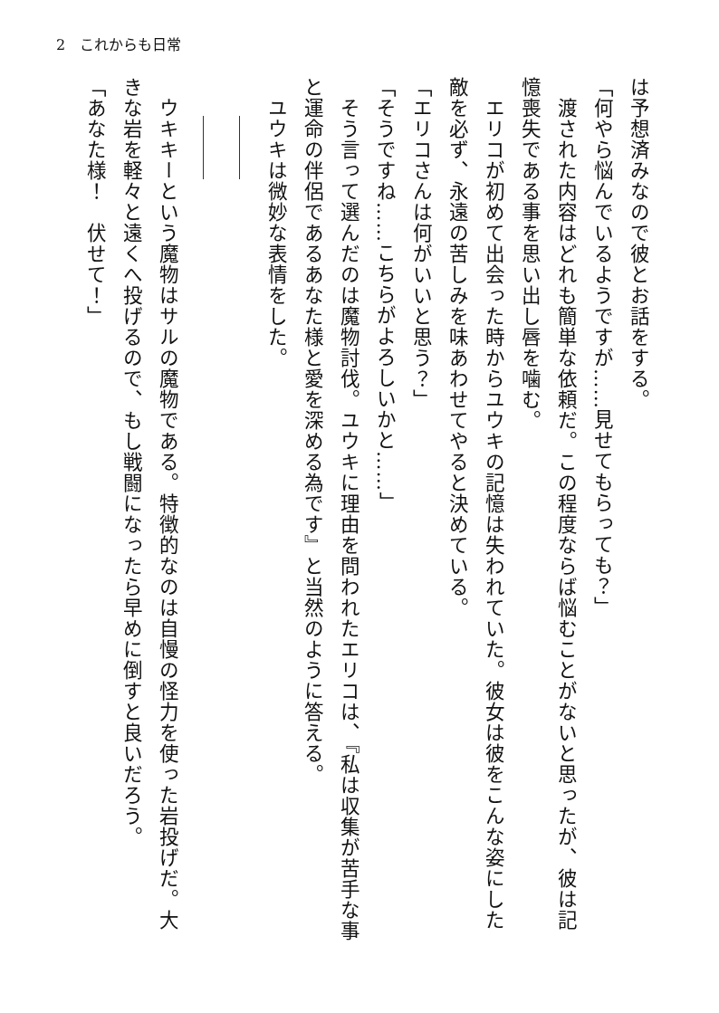2　これからも日常
は予想済みなので彼とお話をする。
「何やら悩んでいるようですが……見せてもらっても？」
　渡された内容はどれも簡単な依頼だ。この程度ならば悩むことがないと思ったが、彼は記憶喪失である事を思い出し唇を噛む。
　エリコが初めて出会った時からユウキの記憶は失われていた。彼女は彼をこんな姿にした敵を必ず、永遠の苦しみを味あわせてやると決めている。
「エリコさんは何がいいと思う？」
「そうですね……こちらがよろしいかと……」
　そう言って選んだのは魔物討伐。ユウキに理由を問われたエリコは、『私は収集が苦手な事と運命の伴侶であるあなた様と愛を深める為です』と当然のように答える。
　ユウキは微妙な表情をした。
　
　
　ウキキーという魔物はサルの魔物である。特徴的なのは自慢の怪力を使った岩投げだ。大きな岩を軽々と遠くへ投げるので、もし戦闘になったら早めに倒すと良いだろう。
「あなた様！　伏せて！」